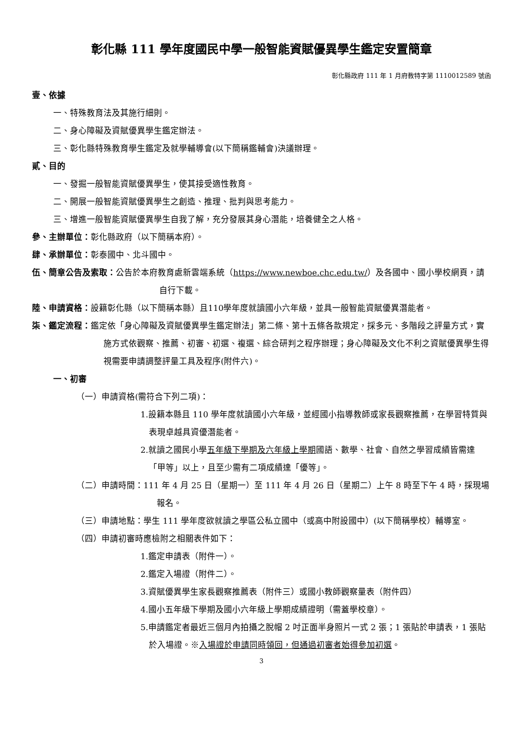彰化縣 111 學年度國民中學一般智能資賦優異學生鑑定安置簡章
彰化縣政府 111 年 1 月府教特字第 1110012589 號函
壹、依據
一、特殊教育法及其施行細則。
二、身心障礙及資賦優異學生鑑定辦法。
三、彰化縣特殊教育學生鑑定及就學輔導會(以下簡稱鑑輔會)決議辦理。
貳、目的
一、發掘一般智能資賦優異學生，使其接受適性教育。
二、開展一般智能資賦優異學生之創造、推理、批判與思考能力。
三、增進一般智能資賦優異學生自我了解，充分發展其身心潛能，培養健全之人格。
參、主辦單位：彰化縣政府（以下簡稱本府）。
肆、承辦單位：彰泰國中、北斗國中。
伍、簡章公告及索取：公告於本府教育處新雲端系統（https://www.newboe.chc.edu.tw/）及各國中、國小學校網頁，請自行下載。
陸、申請資格：設籍彰化縣（以下簡稱本縣）且110學年度就讀國小六年級，並具一般智能資賦優異潛能者。
柒、鑑定流程：鑑定依「身心障礙及資賦優異學生鑑定辦法」第二條、第十五條各款規定，採多元、多階段之評量方式，實施方式依觀察、推薦、初審、初選、複選、綜合研判之程序辦理；身心障礙及文化不利之資賦優異學生得視需要申請調整評量工具及程序(附件六)。
一、初審
（一）申請資格(需符合下列二項)：
1.設籍本縣且 110 學年度就讀國小六年級，並經國小指導教師或家長觀察推薦，在學習特質與表現卓越具資優潛能者。
2.就讀之國民小學五年級下學期及六年級上學期國語、數學、社會、自然之學習成績皆需達「甲等」以上，且至少需有二項成績達「優等」。
（二）申請時間：111 年 4 月 25 日（星期一）至 111 年 4 月 26 日（星期二）上午 8 時至下午 4 時，採現場報名。
（三）申請地點：學生 111 學年度欲就讀之學區公私立國中（或高中附設國中）(以下簡稱學校）輔導室。
（四）申請初審時應檢附之相關表件如下：
1.鑑定申請表（附件一）。
2.鑑定入場證（附件二）。
3.資賦優異學生家長觀察推薦表（附件三）或國小教師觀察量表（附件四）
4.國小五年級下學期及國小六年級上學期成績證明（需蓋學校章）。
5.申請鑑定者最近三個月內拍攝之脫帽 2 吋正面半身照片一式 2 張；1 張貼於申請表，1 張貼於入場證。※入場證於申請同時領回，但通過初審者始得參加初選。
3